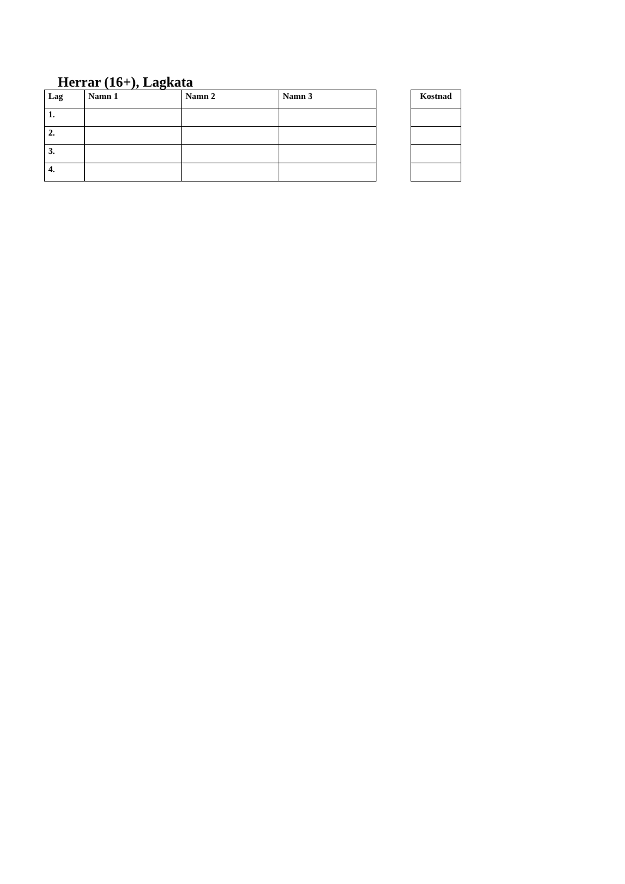Herrar (16+), Lagkata
| Lag | Namn 1 | Namn 2 | Namn 3 |
| --- | --- | --- | --- |
| 1. | | | |
| 2. | | | |
| 3. | | | |
| 4. | | | |
| Kostnad |
| --- |